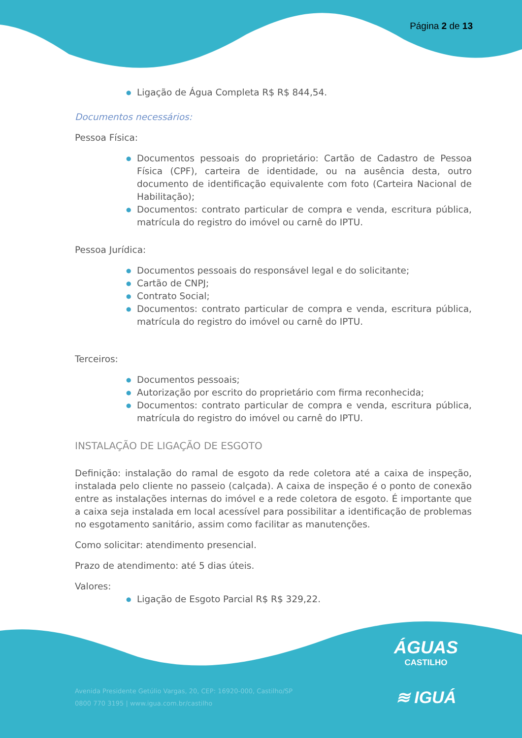Página 2 de 13
● Ligação de Água Completa R$ R$ 844,54.
Documentos necessários:
Pessoa Física:
● Documentos pessoais do proprietário: Cartão de Cadastro de Pessoa Física (CPF), carteira de identidade, ou na ausência desta, outro documento de identificação equivalente com foto (Carteira Nacional de Habilitação);
● Documentos: contrato particular de compra e venda, escritura pública, matrícula do registro do imóvel ou carnê do IPTU.
Pessoa Jurídica:
● Documentos pessoais do responsável legal e do solicitante;
● Cartão de CNPJ;
● Contrato Social;
● Documentos: contrato particular de compra e venda, escritura pública, matrícula do registro do imóvel ou carnê do IPTU.
Terceiros:
● Documentos pessoais;
● Autorização por escrito do proprietário com firma reconhecida;
● Documentos: contrato particular de compra e venda, escritura pública, matrícula do registro do imóvel ou carnê do IPTU.
INSTALAÇÃO DE LIGAÇÃO DE ESGOTO
Definição: instalação do ramal de esgoto da rede coletora até a caixa de inspeção, instalada pelo cliente no passeio (calçada). A caixa de inspeção é o ponto de conexão entre as instalações internas do imóvel e a rede coletora de esgoto. É importante que a caixa seja instalada em local acessível para possibilitar a identificação de problemas no esgotamento sanitário, assim como facilitar as manutenções.
Como solicitar: atendimento presencial.
Prazo de atendimento: até 5 dias úteis.
Valores:
● Ligação de Esgoto Parcial R$ R$ 329,22.
Avenida Presidente Getúlio Vargas, 20, CEP: 16920-000, Castilho/SP
0800 770 3195 | www.igua.com.br/castilho
ÁGUAS
CASTILHO
≋ IGUÁ